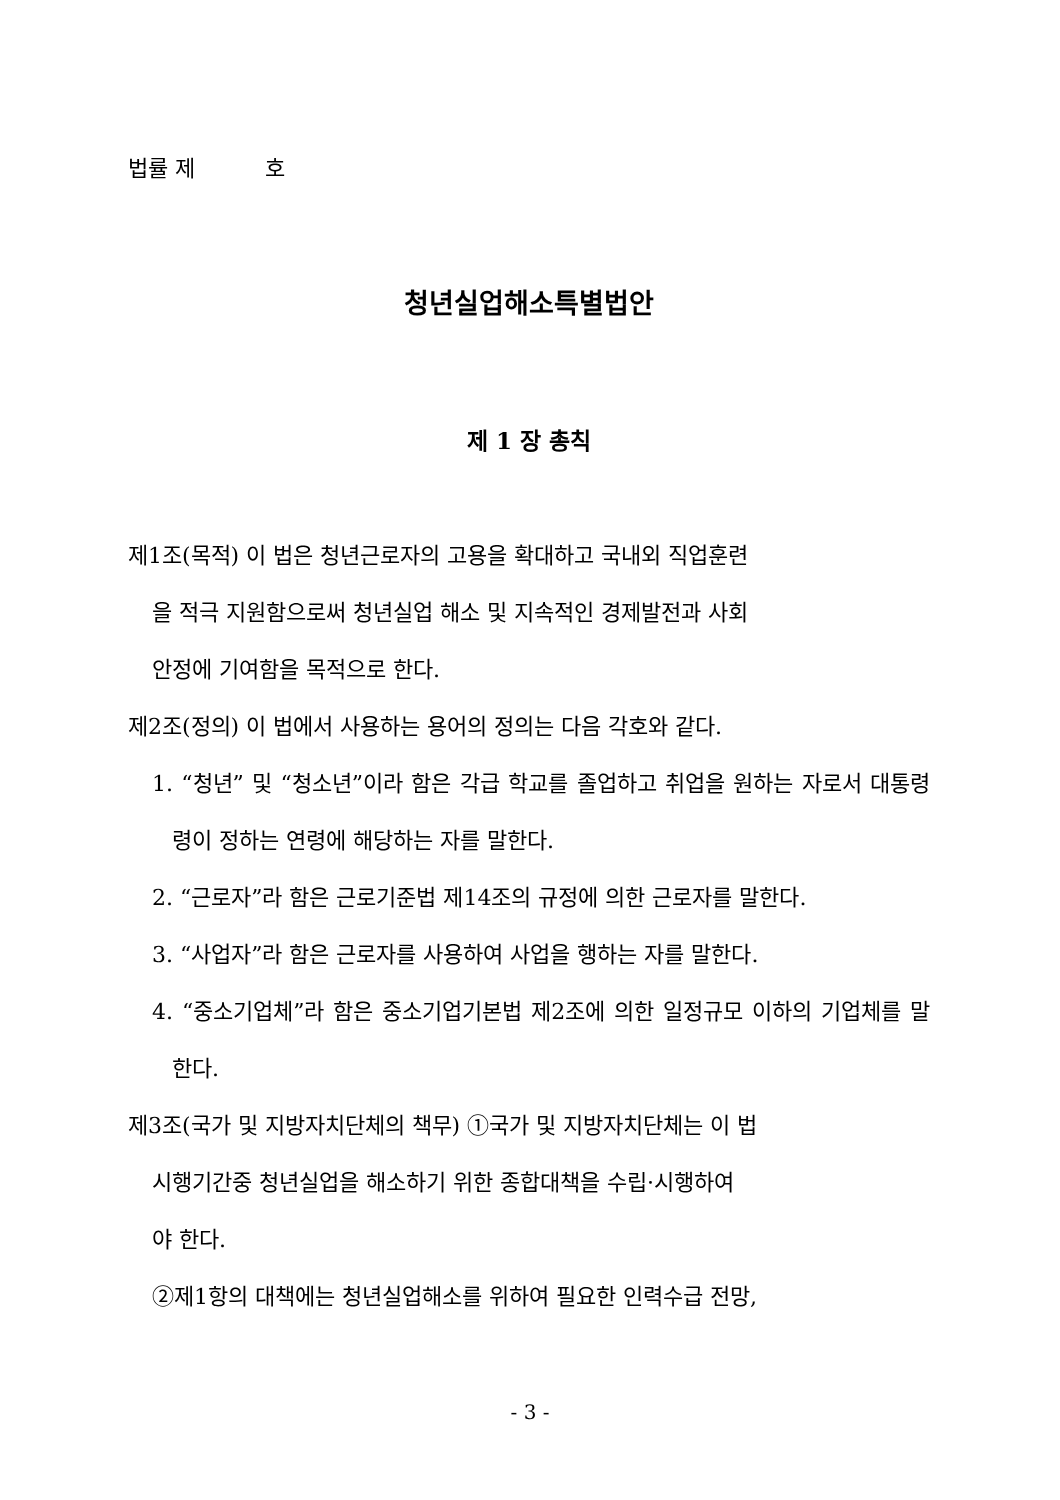법률 제 호
청년실업해소특별법안
제 1 장 총칙
제1조(목적) 이 법은 청년근로자의 고용을 확대하고 국내외 직업훈련
을 적극 지원함으로써 청년실업 해소 및 지속적인 경제발전과 사회
안정에 기여함을 목적으로 한다.
제2조(정의) 이 법에서 사용하는 용어의 정의는 다음 각호와 같다.
1. “청년” 및 “청소년”이라 함은 각급 학교를 졸업하고 취업을 원하는 자로서 대통령령이 정하는 연령에 해당하는 자를 말한다.
2. “근로자”라 함은 근로기준법 제14조의 규정에 의한 근로자를 말한다.
3. “사업자”라 함은 근로자를 사용하여 사업을 행하는 자를 말한다.
4. “중소기업체”라 함은 중소기업기본법 제2조에 의한 일정규모 이하의 기업체를 말한다.
제3조(국가 및 지방자치단체의 책무) ①국가 및 지방자치단체는 이 법
시행기간중 청년실업을 해소하기 위한 종합대책을 수립·시행하여
야 한다.
②제1항의 대책에는 청년실업해소를 위하여 필요한 인력수급 전망,
- 3 -